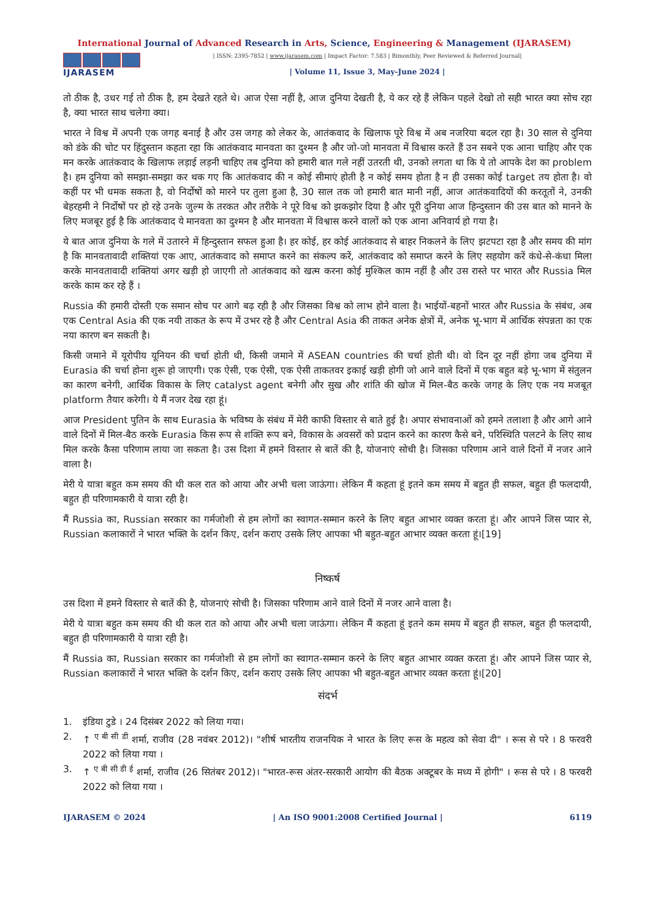International Journal of Advanced Research in Arts, Science, Engineering & Management (IJARASEM)
IJARASEM
| ISSN: 2395-7852 | www.ijarasem.com | Impact Factor: 7.583 | Bimonthly, Peer Reviewed & Referred Journal|
| Volume 11, Issue 3, May-June 2024 |
तो ठीक है, उधर गई तो ठीक है, हम देखते रहते थे। आज ऐसा नहीं है, आज दुनिया देखती है, ये कर रहे हैं लेकिन पहले देखो तो सही भारत क्या सोच रहा है, क्या भारत साथ चलेगा क्या।
भारत ने विश्व में अपनी एक जगह बनाई है और उस जगह को लेकर के, आतंकवाद के खिलाफ पूरे विश्व में अब नजरिया बदल रहा है। 30 साल से दुनिया को डंके की चोट पर हिंदुस्तान कहता रहा कि आतंकवाद मानवता का दुश्मन है और जो-जो मानवता में विश्वास करते हैं उन सबने एक आना चाहिए और एक मन करके आतंकवाद के खिलाफ लड़ाई लड़नी चाहिए तब दुनिया को हमारी बात गले नहीं उतरती थी, उनको लगता था कि ये तो आपके देश का problem है। हम दुनिया को समझा-समझा कर थक गए कि आतंकवाद की न कोई सीमाएं होती है न कोई समय होता है न ही उसका कोई target तय होता है। वो कहीं पर भी धमक सकता है, वो निर्दोषों को मारने पर तुला हुआ है, 30 साल तक जो हमारी बात मानी नहीं, आज आतंकवादियों की करतूतों ने, उनकी बेहरहमी ने निर्दोषों पर हो रहे उनके जुल्म के तरकत और तरीके ने पूरे विश्व को झकझोर दिया है और पूरी दुनिया आज हिन्दुस्तान की उस बात को मानने के लिए मजबूर हुई है कि आतंकवाद ये मानवता का दुश्मन है और मानवता में विश्वास करने वालों को एक आना अनिवार्य हो गया है।
ये बात आज दुनिया के गले में उतारने में हिन्दुस्तान सफल हुआ है। हर कोई, हर कोई आतंकवाद से बाहर निकलने के लिए झटपटा रहा है और समय की मांग है कि मानवतावादी शक्तियां एक आए, आतंकवाद को समाप्त करने का संकल्प करें, आतंकवाद को समाप्त करने के लिए सहयोग करें कंधे-से-कंधा मिला करके मानवतावादी शक्तियां अगर खड़ी हो जाएगी तो आतंकवाद को खत्म करना कोई मुश्किल काम नहीं है और उस रास्ते पर भारत और Russia मिल करके काम कर रहे हैं ।
Russia की हमारी दोस्ती एक समान सोच पर आगे बढ़ रही है और जिसका विश्व को लाभ होने वाला है। भाईयों-बहनों भारत और Russia के संबंध, अब एक Central Asia की एक नयी ताकत के रूप में उभर रहे है और Central Asia की ताकत अनेक क्षेत्रों में, अनेक भू-भाग में आर्थिक संपन्नता का एक नया कारण बन सकती है।
किसी जमाने में यूरोपीय यूनियन की चर्चा होती थी, किसी जमाने में ASEAN countries की चर्चा होती थी। वो दिन दूर नहीं होगा जब दुनिया में Eurasia की चर्चा होना शुरू हो जाएगी। एक ऐसी, एक ऐसी, एक ऐसी ताकतवर इकाई खड़ी होगी जो आने वाले दिनों में एक बहुत बड़े भू-भाग में संतुलन का कारण बनेगी, आर्थिक विकास के लिए catalyst agent बनेगी और सुख और शांति की खोज में मिल-बैठ करके जगह के लिए एक नय मजबूत platform तैयार करेगी। ये मैं नजर देख रहा हूं।
आज President पुतिन के साथ Eurasia के भविष्य के संबंध में मेरी काफी विस्तार से बाते हुई है। अपार संभावनाओं को हमने तलाशा है और आगे आने वाले दिनों में मिल-बैठ करके Eurasia किस रूप से शक्ति रूप बने, विकास के अवसरों को प्रदान करने का कारण कैसे बने, परिस्थिति पलटने के लिए साथ मिल करके कैसा परिणाम लाया जा सकता है। उस दिशा में हमने विस्तार से बातें की है, योजनाएं सोची है। जिसका परिणाम आने वाले दिनों में नजर आने वाला है।
मेरी ये यात्रा बहुत कम समय की थी कल रात को आया और अभी चला जाऊंगा। लेकिन मैं कहता हूं इतने कम समय में बहुत ही सफल, बहुत ही फलदायी, बहुत ही परिणामकारी ये यात्रा रही है।
मैं Russia का, Russian सरकार का गर्मजोशी से हम लोगों का स्वागत-सम्मान करने के लिए बहुत आभार व्यक्त करता हूं। और आपने जिस प्यार से, Russian कलाकारों ने भारत भक्ति के दर्शन किए, दर्शन कराए उसके लिए आपका भी बहुत-बहुत आभार व्यक्त करता हूं।[19]
निष्कर्ष
उस दिशा में हमने विस्तार से बातें की है, योजनाएं सोची है। जिसका परिणाम आने वाले दिनों में नजर आने वाला है।
मेरी ये यात्रा बहुत कम समय की थी कल रात को आया और अभी चला जाऊंगा। लेकिन मैं कहता हूं इतने कम समय में बहुत ही सफल, बहुत ही फलदायी, बहुत ही परिणामकारी ये यात्रा रही है।
मैं Russia का, Russian सरकार का गर्मजोशी से हम लोगों का स्वागत-सम्मान करने के लिए बहुत आभार व्यक्त करता हूं। और आपने जिस प्यार से, Russian कलाकारों ने भारत भक्ति के दर्शन किए, दर्शन कराए उसके लिए आपका भी बहुत-बहुत आभार व्यक्त करता हूं।[20]
संदर्भ
1. इंडिया टुडे । 24 दिसंबर 2022 को लिया गया।
2. ↑ <sup>ए बी सी डी</sup> शर्मा, राजीव (28 नवंबर 2012)। "शीर्ष भारतीय राजनयिक ने भारत के लिए रूस के महत्व को सेवा दी" । रूस से परे । 8 फरवरी 2022 को लिया गया ।
3. ↑ <sup>ए बी सी डी ई</sup> शर्मा, राजीव (26 सितंबर 2012)। "भारत-रूस अंतर-सरकारी आयोग की बैठक अक्टूबर के मध्य में होगी" । रूस से परे । 8 फरवरी 2022 को लिया गया ।
IJARASEM © 2024 | An ISO 9001:2008 Certified Journal | 6119